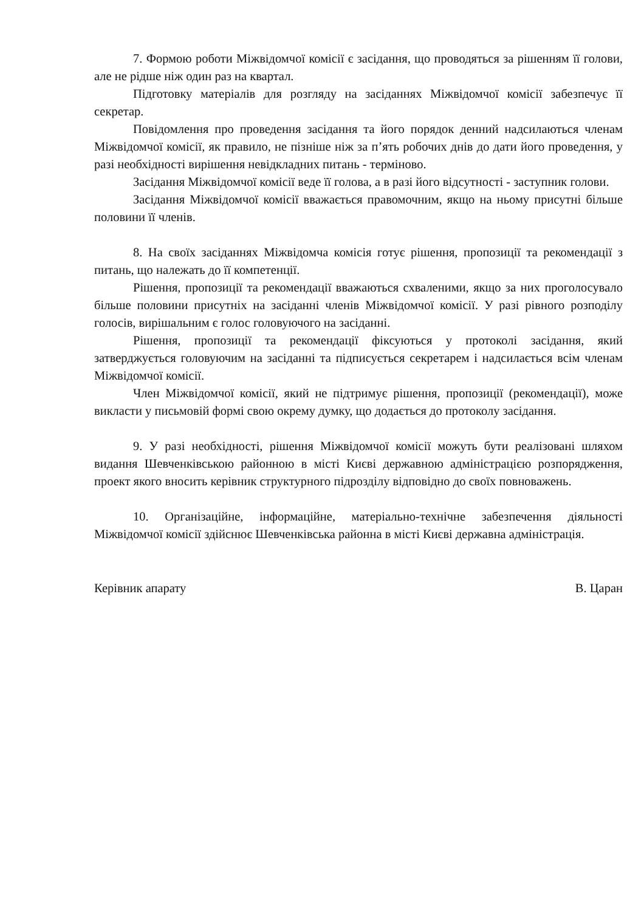7. Формою роботи Міжвідомчої комісії є засідання, що проводяться за рішенням її голови, але не рідше ніж один раз на квартал.
Підготовку матеріалів для розгляду на засіданнях Міжвідомчої комісії забезпечує її секретар.
Повідомлення про проведення засідання та його порядок денний надсилаються членам Міжвідомчої комісії, як правило, не пізніше ніж за п’ять робочих днів до дати його проведення, у разі необхідності вирішення невідкладних питань - терміново.
Засідання Міжвідомчої комісії веде її голова, а в разі його відсутності - заступник голови.
Засідання Міжвідомчої комісії вважається правомочним, якщо на ньому присутні більше половини її членів.
8. На своїх засіданнях Міжвідомча комісія готує рішення, пропозиції та рекомендації з питань, що належать до її компетенції.
Рішення, пропозиції та рекомендації вважаються схваленими, якщо за них проголосувало більше половини присутніх на засіданні членів Міжвідомчої комісії. У разі рівного розподілу голосів, вирішальним є голос головуючого на засіданні.
Рішення, пропозиції та рекомендації фіксуються у протоколі засідання, який затверджується головуючим на засіданні та підписується секретарем і надсилається всім членам Міжвідомчої комісії.
Член Міжвідомчої комісії, який не підтримує рішення, пропозиції (рекомендації), може викласти у письмовій формі свою окрему думку, що додається до протоколу засідання.
9. У разі необхідності, рішення Міжвідомчої комісії можуть бути реалізовані шляхом видання Шевченківською районною в місті Києві державною адміністрацією розпорядження, проект якого вносить керівник структурного підрозділу відповідно до своїх повноважень.
10. Організаційне, інформаційне, матеріально-технічне забезпечення діяльності Міжвідомчої комісії здійснює Шевченківська районна в місті Києві державна адміністрація.
Керівник апарату В. Царан